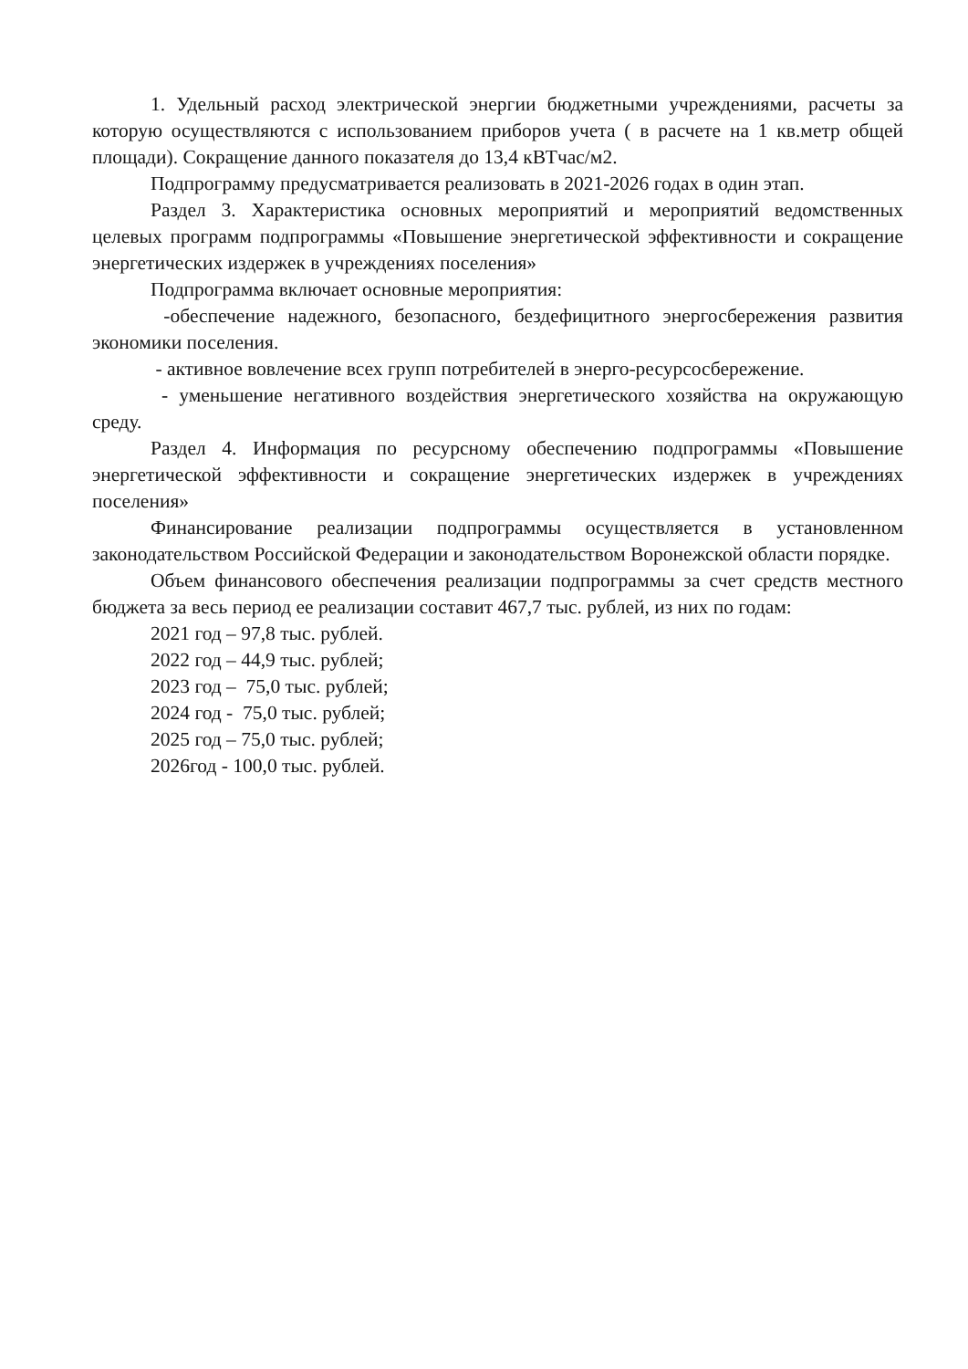1. Удельный расход электрической энергии бюджетными учреждениями, расчеты за которую осуществляются с использованием приборов учета ( в расчете на 1 кв.метр общей площади). Сокращение данного показателя до 13,4 кВТчас/м2.
Подпрограмму предусматривается реализовать в 2021-2026 годах в один этап.
Раздел 3. Характеристика основных мероприятий и мероприятий ведомственных целевых программ подпрограммы «Повышение энергетической эффективности и сокращение энергетических издержек в учреждениях поселения»
Подпрограмма включает основные мероприятия:
-обеспечение надежного, безопасного, бездефицитного энергосбережения развития экономики поселения.
- активное вовлечение всех групп потребителей в энерго-ресурсосбережение.
- уменьшение негативного воздействия энергетического хозяйства на окружающую среду.
Раздел 4. Информация по ресурсному обеспечению подпрограммы «Повышение энергетической эффективности и сокращение энергетических издержек в учреждениях поселения»
Финансирование реализации подпрограммы осуществляется в установленном законодательством Российской Федерации и законодательством Воронежской области порядке.
Объем финансового обеспечения реализации подпрограммы за счет средств местного бюджета за весь период ее реализации составит 467,7 тыс. рублей, из них по годам:
2021 год – 97,8 тыс. рублей.
2022 год – 44,9 тыс. рублей;
2023 год – 75,0 тыс. рублей;
2024 год - 75,0 тыс. рублей;
2025 год – 75,0 тыс. рублей;
2026год - 100,0 тыс. рублей.